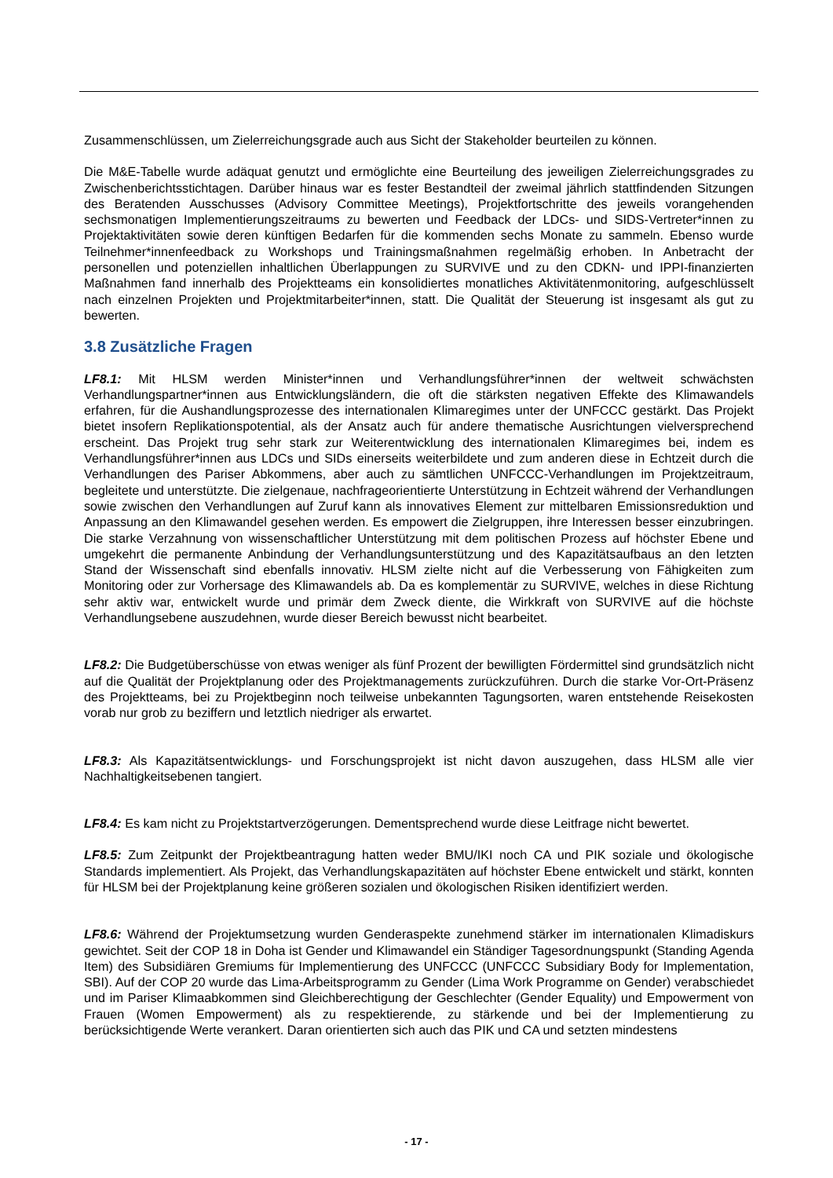Zusammenschlüssen, um Zielerreichungsgrade auch aus Sicht der Stakeholder beurteilen zu können.
Die M&E-Tabelle wurde adäquat genutzt und ermöglichte eine Beurteilung des jeweiligen Zielerreichungsgrades zu Zwischenberichtsstichtagen. Darüber hinaus war es fester Bestandteil der zweimal jährlich stattfindenden Sitzungen des Beratenden Ausschusses (Advisory Committee Meetings), Projektfortschritte des jeweils vorangehenden sechsmonatigen Implementierungszeitraums zu bewerten und Feedback der LDCs- und SIDS-Vertreter*innen zu Projektaktivitäten sowie deren künftigen Bedarfen für die kommenden sechs Monate zu sammeln. Ebenso wurde Teilnehmer*innenfeedback zu Workshops und Trainingsmaßnahmen regelmäßig erhoben. In Anbetracht der personellen und potenziellen inhaltlichen Überlappungen zu SURVIVE und zu den CDKN- und IPPI-finanzierten Maßnahmen fand innerhalb des Projektteams ein konsolidiertes monatliches Aktivitätenmonitoring, aufgeschlüsselt nach einzelnen Projekten und Projektmitarbeiter*innen, statt. Die Qualität der Steuerung ist insgesamt als gut zu bewerten.
3.8 Zusätzliche Fragen
LF8.1: Mit HLSM werden Minister*innen und Verhandlungsführer*innen der weltweit schwächsten Verhandlungspartner*innen aus Entwicklungsländern, die oft die stärksten negativen Effekte des Klimawandels erfahren, für die Aushandlungsprozesse des internationalen Klimaregimes unter der UNFCCC gestärkt. Das Projekt bietet insofern Replikationspotential, als der Ansatz auch für andere thematische Ausrichtungen vielversprechend erscheint. Das Projekt trug sehr stark zur Weiterentwicklung des internationalen Klimaregimes bei, indem es Verhandlungsführer*innen aus LDCs und SIDs einerseits weiterbildete und zum anderen diese in Echtzeit durch die Verhandlungen des Pariser Abkommens, aber auch zu sämtlichen UNFCCC-Verhandlungen im Projektzeitraum, begleitete und unterstützte. Die zielgenaue, nachfrageorientierte Unterstützung in Echtzeit während der Verhandlungen sowie zwischen den Verhandlungen auf Zuruf kann als innovatives Element zur mittelbaren Emissionsreduktion und Anpassung an den Klimawandel gesehen werden. Es empowert die Zielgruppen, ihre Interessen besser einzubringen. Die starke Verzahnung von wissenschaftlicher Unterstützung mit dem politischen Prozess auf höchster Ebene und umgekehrt die permanente Anbindung der Verhandlungsunterstützung und des Kapazitätsaufbaus an den letzten Stand der Wissenschaft sind ebenfalls innovativ. HLSM zielte nicht auf die Verbesserung von Fähigkeiten zum Monitoring oder zur Vorhersage des Klimawandels ab. Da es komplementär zu SURVIVE, welches in diese Richtung sehr aktiv war, entwickelt wurde und primär dem Zweck diente, die Wirkkraft von SURVIVE auf die höchste Verhandlungsebene auszudehnen, wurde dieser Bereich bewusst nicht bearbeitet.
LF8.2: Die Budgetüberschüsse von etwas weniger als fünf Prozent der bewilligten Fördermittel sind grundsätzlich nicht auf die Qualität der Projektplanung oder des Projektmanagements zurückzuführen. Durch die starke Vor-Ort-Präsenz des Projektteams, bei zu Projektbeginn noch teilweise unbekannten Tagungsorten, waren entstehende Reisekosten vorab nur grob zu beziffern und letztlich niedriger als erwartet.
LF8.3: Als Kapazitätsentwicklungs- und Forschungsprojekt ist nicht davon auszugehen, dass HLSM alle vier Nachhaltigkeitsebenen tangiert.
LF8.4: Es kam nicht zu Projektstartverzögerungen. Dementsprechend wurde diese Leitfrage nicht bewertet.
LF8.5: Zum Zeitpunkt der Projektbeantragung hatten weder BMU/IKI noch CA und PIK soziale und ökologische Standards implementiert. Als Projekt, das Verhandlungskapazitäten auf höchster Ebene entwickelt und stärkt, konnten für HLSM bei der Projektplanung keine größeren sozialen und ökologischen Risiken identifiziert werden.
LF8.6: Während der Projektumsetzung wurden Genderaspekte zunehmend stärker im internationalen Klimadiskurs gewichtet. Seit der COP 18 in Doha ist Gender und Klimawandel ein Ständiger Tagesordnungspunkt (Standing Agenda Item) des Subsidiären Gremiums für Implementierung des UNFCCC (UNFCCC Subsidiary Body for Implementation, SBI). Auf der COP 20 wurde das Lima-Arbeitsprogramm zu Gender (Lima Work Programme on Gender) verabschiedet und im Pariser Klimaabkommen sind Gleichberechtigung der Geschlechter (Gender Equality) und Empowerment von Frauen (Women Empowerment) als zu respektierende, zu stärkende und bei der Implementierung zu berücksichtigende Werte verankert. Daran orientierten sich auch das PIK und CA und setzten mindestens
- 17 -